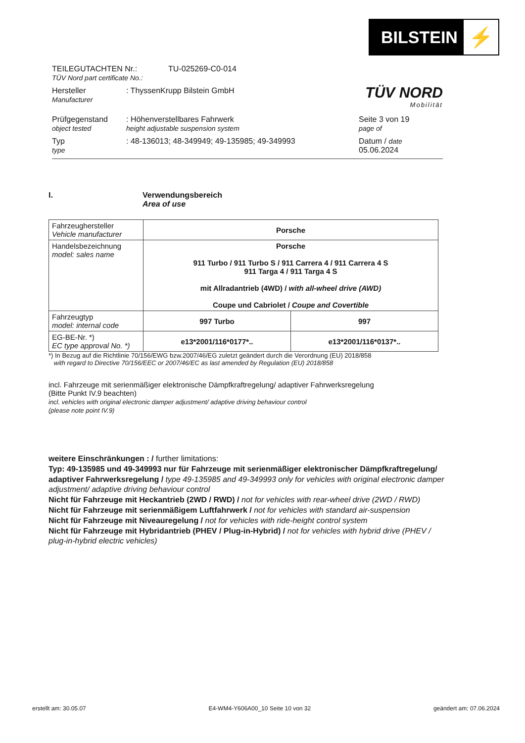BILSTEIN ⚡
TÜV NORD
Mobilität
TEILEGUTACHTEN Nr.:
TÜV Nord part certificate No.:
TU-025269-C0-014
Hersteller
Manufacturer
: ThyssenKrupp Bilstein GmbH
Prüfgegenstand
object tested
: Höhenverstellbares Fahrwerk
height adjustable suspension system
Seite 3 von 19
page of
Typ
type
: 48-136013; 48-349949; 49-135985; 49-349993 Datum / date
05.06.2024
I. Verwendungsbereich
Area of use
| Fahrzeughersteller Vehicle manufacturer | Porsche | |
| Handelsbezeichnung model: sales name | Porsche 911 Turbo / 911 Turbo S / 911 Carrera 4 / 911 Carrera 4 S 911 Targa 4 / 911 Targa 4 S mit Allradantrieb (4WD) / with all-wheel drive (AWD) Coupe und Cabriolet / Coupe and Covertible | |
| Fahrzeugtyp model: internal code | 997 Turbo | 997 |
| EG-BE-Nr. *) EC type approval No. *) | e13*2001/116*0177*.. | e13*2001/116*0137*.. |
*) In Bezug auf die Richtlinie 70/156/EWG bzw.2007/46/EG zuletzt geändert durch die Verordnung (EU) 2018/858
with regard to Directive 70/156/EEC or 2007/46/EC as last amended by Regulation (EU) 2018/858
incl. Fahrzeuge mit serienmäßiger elektronische Dämpfkraftregelung/ adaptiver Fahrwerksregelung
(Bitte Punkt IV.9 beachten)
incl. vehicles with original electronic damper adjustment/ adaptive driving behaviour control
(please note point IV.9)
weitere Einschränkungen : / further limitations:
Typ: 49-135985 und 49-349993 nur für Fahrzeuge mit serienmäßiger elektronischer Dämpfkraftregelung/ adaptiver Fahrwerksregelung / type 49-135985 and 49-349993 only for vehicles with original electronic damper adjustment/ adaptive driving behaviour control
Nicht für Fahrzeuge mit Heckantrieb (2WD / RWD) / not for vehicles with rear-wheel drive (2WD / RWD)
Nicht für Fahrzeuge mit serienmäßigem Luftfahrwerk / not for vehicles with standard air-suspension
Nicht für Fahrzeuge mit Niveauregelung / not for vehicles with ride-height control system
Nicht für Fahrzeuge mit Hybridantrieb (PHEV / Plug-in-Hybrid) / not for vehicles with hybrid drive (PHEV / plug-in-hybrid electric vehicles)
erstellt am: 30.05.07 E4-WM4-Y606A00_10 Seite 10 von 32 geändert am: 07.06.2024